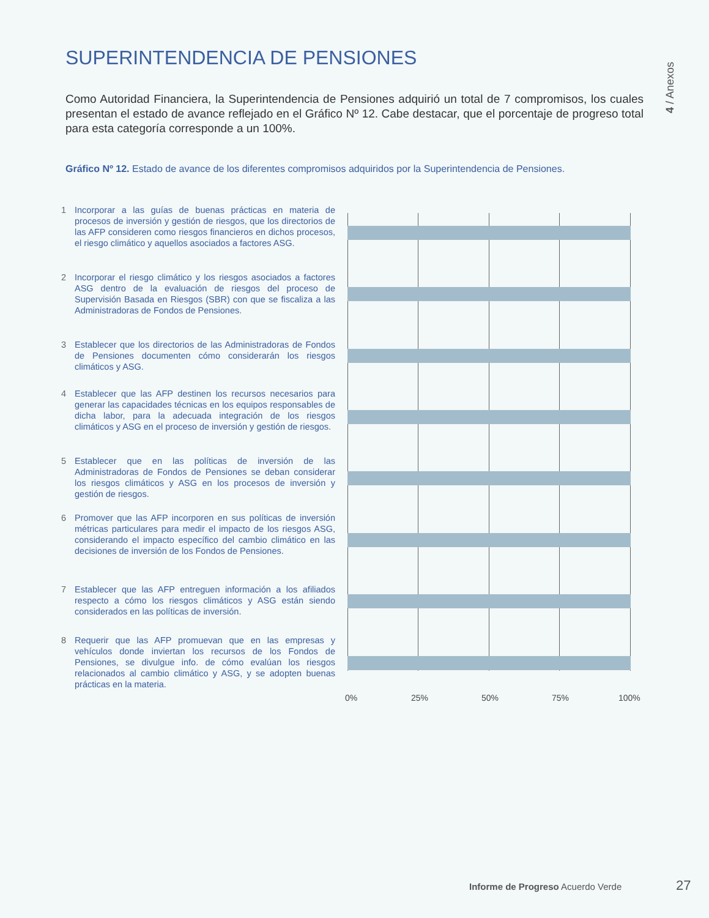SUPERINTENDENCIA DE PENSIONES
4 / Anexos
Como Autoridad Financiera, la Superintendencia de Pensiones adquirió un total de 7 compromisos, los cuales presentan el estado de avance reflejado en el Gráfico Nº 12. Cabe destacar, que el porcentaje de progreso total para esta categoría corresponde a un 100%.
Gráfico Nº 12. Estado de avance de los diferentes compromisos adquiridos por la Superintendencia de Pensiones.
1 Incorporar a las guías de buenas prácticas en materia de procesos de inversión y gestión de riesgos, que los directorios de las AFP consideren como riesgos financieros en dichos procesos, el riesgo climático y aquellos asociados a factores ASG.
2 Incorporar el riesgo climático y los riesgos asociados a factores ASG dentro de la evaluación de riesgos del proceso de Supervisión Basada en Riesgos (SBR) con que se fiscaliza a las Administradoras de Fondos de Pensiones.
3 Establecer que los directorios de las Administradoras de Fondos de Pensiones documenten cómo considerarán los riesgos climáticos y ASG.
4 Establecer que las AFP destinen los recursos necesarios para generar las capacidades técnicas en los equipos responsables de dicha labor, para la adecuada integración de los riesgos climáticos y ASG en el proceso de inversión y gestión de riesgos.
5 Establecer que en las políticas de inversión de las Administradoras de Fondos de Pensiones se deban considerar los riesgos climáticos y ASG en los procesos de inversión y gestión de riesgos.
6 Promover que las AFP incorporen en sus políticas de inversión métricas particulares para medir el impacto de los riesgos ASG, considerando el impacto específico del cambio climático en las decisiones de inversión de los Fondos de Pensiones.
7 Establecer que las AFP entreguen información a los afiliados respecto a cómo los riesgos climáticos y ASG están siendo considerados en las políticas de inversión.
8 Requerir que las AFP promuevan que en las empresas y vehículos donde inviertan los recursos de los Fondos de Pensiones, se divulgue info. de cómo evalúan los riesgos relacionados al cambio climático y ASG, y se adopten buenas prácticas en la materia.
0% 25% 50% 75% 100%
Informe de Progreso Acuerdo Verde
27